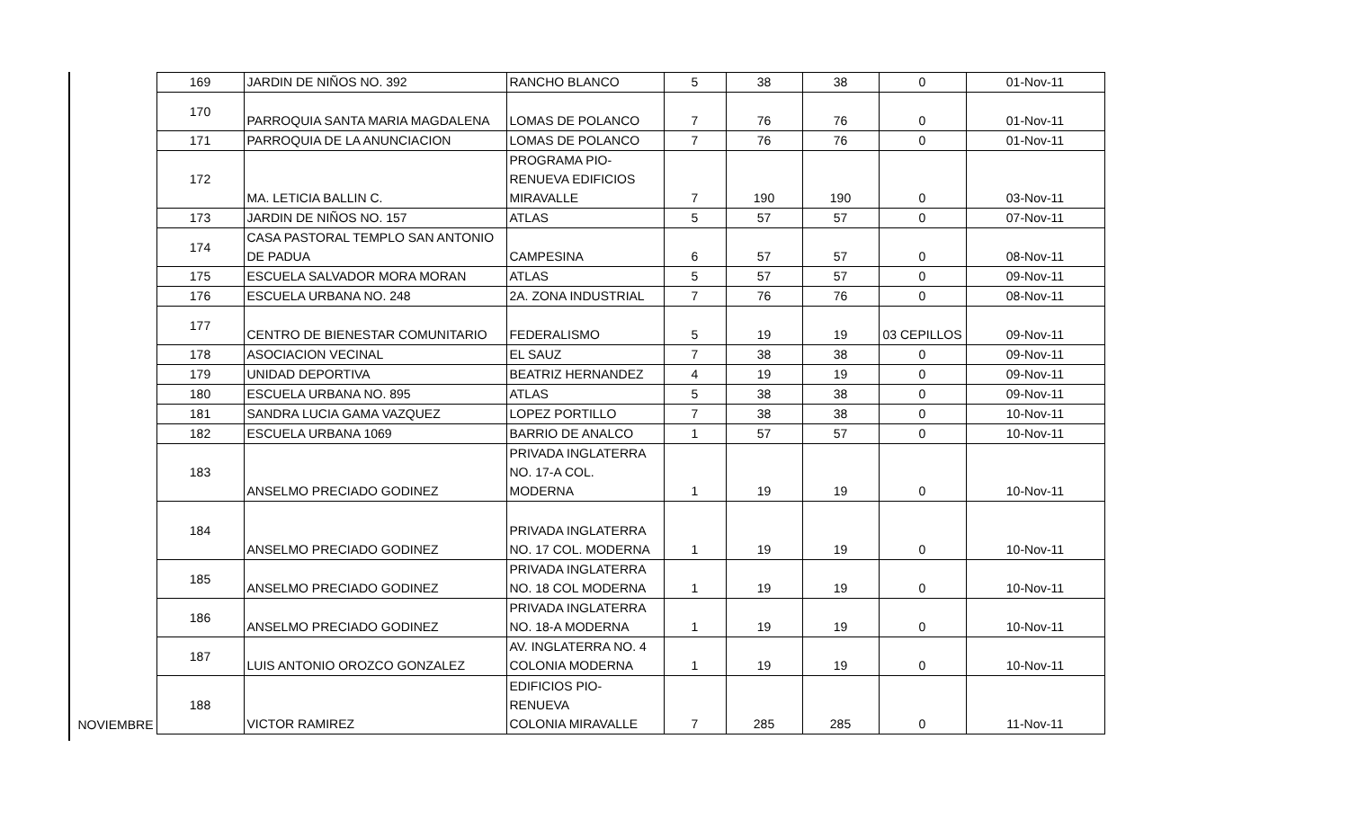| | 169 | JARDIN DE NIÑOS NO. 392 | RANCHO BLANCO | 5 | 38 | 38 | 0 | 01-Nov-11 |
| | 170 | PARROQUIA SANTA MARIA MAGDALENA | LOMAS DE POLANCO | 7 | 76 | 76 | 0 | 01-Nov-11 |
| | 171 | PARROQUIA DE LA ANUNCIACION | LOMAS DE POLANCO | 7 | 76 | 76 | 0 | 01-Nov-11 |
| | 172 | MA. LETICIA BALLIN C. | PROGRAMA PIO- RENUEVA EDIFICIOS MIRAVALLE | 7 | 190 | 190 | 0 | 03-Nov-11 |
| | 173 | JARDIN DE NIÑOS NO. 157 | ATLAS | 5 | 57 | 57 | 0 | 07-Nov-11 |
| | 174 | CASA PASTORAL TEMPLO SAN ANTONIO DE PADUA | CAMPESINA | 6 | 57 | 57 | 0 | 08-Nov-11 |
| | 175 | ESCUELA SALVADOR MORA MORAN | ATLAS | 5 | 57 | 57 | 0 | 09-Nov-11 |
| | 176 | ESCUELA URBANA NO. 248 | 2A. ZONA INDUSTRIAL | 7 | 76 | 76 | 0 | 08-Nov-11 |
| | 177 | CENTRO DE BIENESTAR COMUNITARIO | FEDERALISMO | 5 | 19 | 19 | 03 CEPILLOS | 09-Nov-11 |
| | 178 | ASOCIACION VECINAL | EL SAUZ | 7 | 38 | 38 | 0 | 09-Nov-11 |
| | 179 | UNIDAD DEPORTIVA | BEATRIZ HERNANDEZ | 4 | 19 | 19 | 0 | 09-Nov-11 |
| | 180 | ESCUELA URBANA NO. 895 | ATLAS | 5 | 38 | 38 | 0 | 09-Nov-11 |
| | 181 | SANDRA LUCIA GAMA VAZQUEZ | LOPEZ PORTILLO | 7 | 38 | 38 | 0 | 10-Nov-11 |
| | 182 | ESCUELA URBANA 1069 | BARRIO DE ANALCO | 1 | 57 | 57 | 0 | 10-Nov-11 |
| | 183 | ANSELMO PRECIADO GODINEZ | PRIVADA INGLATERRA NO. 17-A COL. MODERNA | 1 | 19 | 19 | 0 | 10-Nov-11 |
| | 184 | ANSELMO PRECIADO GODINEZ | PRIVADA INGLATERRA NO. 17 COL. MODERNA | 1 | 19 | 19 | 0 | 10-Nov-11 |
| | 185 | ANSELMO PRECIADO GODINEZ | PRIVADA INGLATERRA NO. 18 COL MODERNA | 1 | 19 | 19 | 0 | 10-Nov-11 |
| | 186 | ANSELMO PRECIADO GODINEZ | PRIVADA INGLATERRA NO. 18-A MODERNA | 1 | 19 | 19 | 0 | 10-Nov-11 |
| | 187 | LUIS ANTONIO OROZCO GONZALEZ | AV. INGLATERRA NO. 4 COLONIA MODERNA | 1 | 19 | 19 | 0 | 10-Nov-11 |
| NOVIEMBRE | 188 | VICTOR RAMIREZ | EDIFICIOS PIO-RENUEVA COLONIA MIRAVALLE | 7 | 285 | 285 | 0 | 11-Nov-11 |